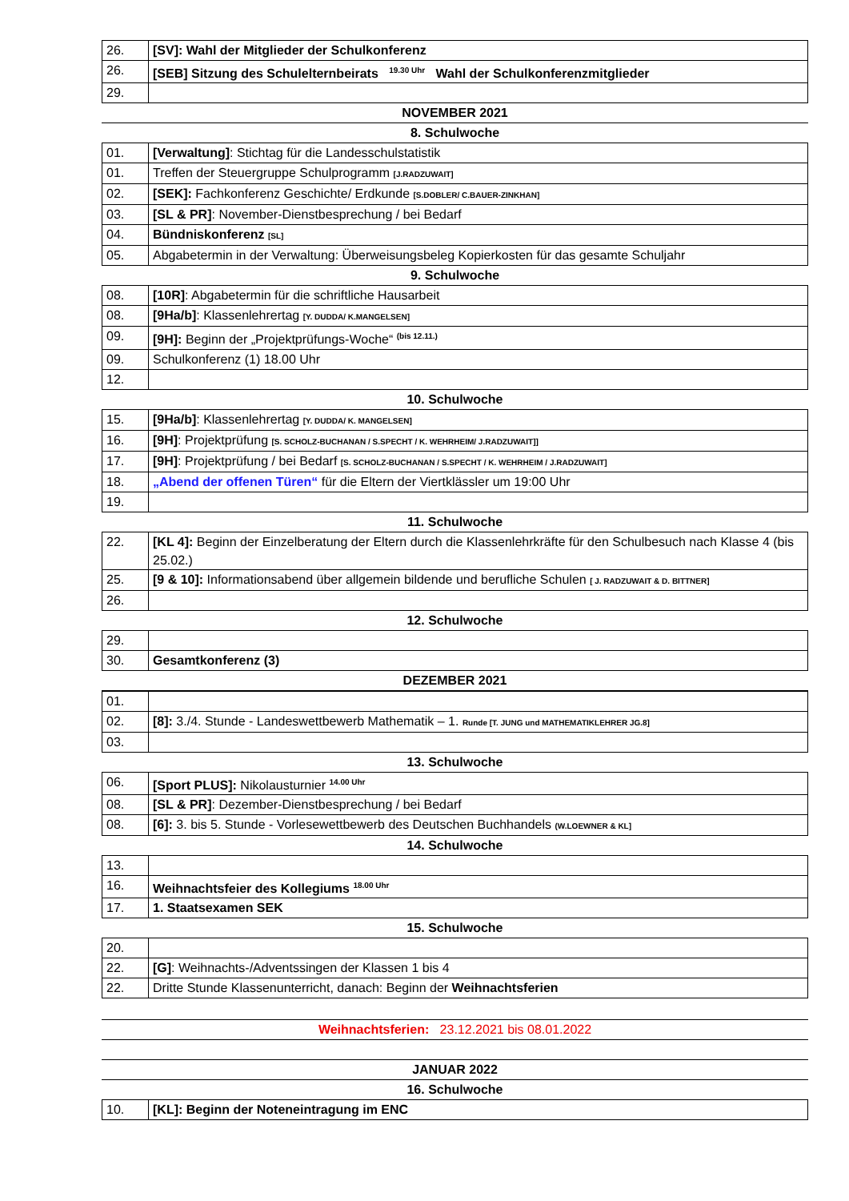| 26. | [SV]: Wahl der Mitglieder der Schulkonferenz |
| 26. | [SEB] Sitzung des Schulelternbeirats <sup>19.30 Uhr</sup> Wahl der Schulkonferenzmitglieder |
| 29. | |
NOVEMBER 2021
8. Schulwoche
| 01. | [Verwaltung] : Stichtag für die Landesschulstatistik |
| 01. | Treffen der Steuergruppe Schulprogramm [J.RADZUWAIT] |
| 02. | [SEK]: Fachkonferenz Geschichte/ Erdkunde [S.DOBLER/ C.BAUER-ZINKHAN] |
| 03. | [SL & PR] : November-Dienstbesprechung / bei Bedarf |
| 04. | Bündniskonferenz [SL] |
| 05. | Abgabetermin in der Verwaltung: Überweisungsbeleg Kopierkosten für das gesamte Schuljahr |
9. Schulwoche
| 08. | [10R] : Abgabetermin für die schriftliche Hausarbeit |
| 08. | [9Ha/b] : Klassenlehrertag [Y. DUDDA/ K.MANGELSEN] |
| 09. | [9H]: Beginn der „Projektprüfungs-Woche“ <sup>(bis 12.11.)</sup> |
| 09. | Schulkonferenz (1) 18.00 Uhr |
| 12. | |
10. Schulwoche
| 15. | [9Ha/b] : Klassenlehrertag [Y. DUDDA/ K. MANGELSEN] |
| 16. | [9H] : Projektprüfung [S. SCHOLZ-BUCHANAN / S.SPECHT / K. WEHRHEIM/ J.RADZUWAIT]] |
| 17. | [9H] : Projektprüfung / bei Bedarf [S. SCHOLZ-BUCHANAN / S.SPECHT / K. WEHRHEIM / J.RADZUWAIT] |
| 18. | „Abend der offenen Türen“ für die Eltern der Viertklässler um 19:00 Uhr |
| 19. | |
11. Schulwoche
| 22. | [KL 4]: Beginn der Einzelberatung der Eltern durch die Klassenlehrkräfte für den Schulbesuch nach Klasse 4 (bis 25.02.) |
| 25. | [9 & 10]: Informationsabend über allgemein bildende und berufliche Schulen [ J. RADZUWAIT & D. BITTNER] |
| 26. | |
12. Schulwoche
| 29. | |
| 30. | Gesamtkonferenz (3) |
DEZEMBER 2021
| 01. | |
| 02. | [8]: 3./4. Stunde - Landeswettbewerb Mathematik – 1. Runde [T. JUNG und MATHEMATIKLEHRER JG.8] |
| 03. | |
13. Schulwoche
| 06. | [Sport PLUS]: Nikolausturnier <sup>14.00 Uhr</sup> |
| 08. | [SL & PR] : Dezember-Dienstbesprechung / bei Bedarf |
| 08. | [6]: 3. bis 5. Stunde - Vorlesewettbewerb des Deutschen Buchhandels (W.LOEWNER & KL] |
14. Schulwoche
| 13. | |
| 16. | Weihnachtsfeier des Kollegiums <sup>18.00 Uhr</sup> |
| 17. | 1. Staatsexamen SEK |
15. Schulwoche
| 20. | |
| 22. | [G] : Weihnachts-/Adventssingen der Klassen 1 bis 4 |
| 22. | Dritte Stunde Klassenunterricht, danach: Beginn der Weihnachtsferien |
Weihnachtsferien: 23.12.2021 bis 08.01.2022
JANUAR 2022
16. Schulwoche
| 10. | [KL]: Beginn der Noteneintragung im ENC |